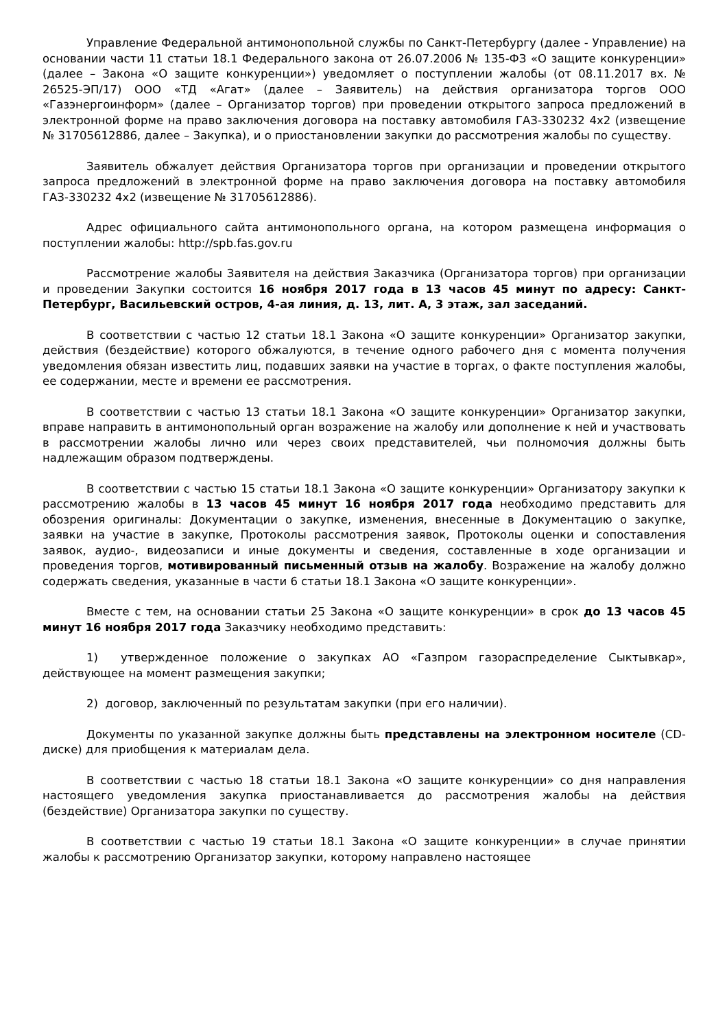Управление Федеральной антимонопольной службы по Санкт-Петербургу (далее - Управление) на основании части 11 статьи 18.1 Федерального закона от 26.07.2006 № 135-ФЗ «О защите конкуренции» (далее – Закона «О защите конкуренции») уведомляет о поступлении жалобы (от 08.11.2017 вх. № 26525-ЭП/17) ООО «ТД «Агат» (далее – Заявитель) на действия организатора торгов ООО «Газэнергоинформ» (далее – Организатор торгов) при проведении открытого запроса предложений в электронной форме на право заключения договора на поставку автомобиля ГАЗ-330232 4х2 (извещение № 31705612886, далее – Закупка), и о приостановлении закупки до рассмотрения жалобы по существу.
Заявитель обжалует действия Организатора торгов при организации и проведении открытого запроса предложений в электронной форме на право заключения договора на поставку автомобиля ГАЗ-330232 4х2 (извещение № 31705612886).
Адрес официального сайта антимонопольного органа, на котором размещена информация о поступлении жалобы: http://spb.fas.gov.ru
Рассмотрение жалобы Заявителя на действия Заказчика (Организатора торгов) при организации и проведении Закупки состоится 16 ноября 2017 года в 13 часов 45 минут по адресу: Санкт-Петербург, Васильевский остров, 4-ая линия, д. 13, лит. А, 3 этаж, зал заседаний.
В соответствии с частью 12 статьи 18.1 Закона «О защите конкуренции» Организатор закупки, действия (бездействие) которого обжалуются, в течение одного рабочего дня с момента получения уведомления обязан известить лиц, подавших заявки на участие в торгах, о факте поступления жалобы, ее содержании, месте и времени ее рассмотрения.
В соответствии с частью 13 статьи 18.1 Закона «О защите конкуренции» Организатор закупки, вправе направить в антимонопольный орган возражение на жалобу или дополнение к ней и участвовать в рассмотрении жалобы лично или через своих представителей, чьи полномочия должны быть надлежащим образом подтверждены.
В соответствии с частью 15 статьи 18.1 Закона «О защите конкуренции» Организатору закупки к рассмотрению жалобы в 13 часов 45 минут 16 ноября 2017 года необходимо представить для обозрения оригиналы: Документации о закупке, изменения, внесенные в Документацию о закупке, заявки на участие в закупке, Протоколы рассмотрения заявок, Протоколы оценки и сопоставления заявок, аудио-, видеозаписи и иные документы и сведения, составленные в ходе организации и проведения торгов, мотивированный письменный отзыв на жалобу. Возражение на жалобу должно содержать сведения, указанные в части 6 статьи 18.1 Закона «О защите конкуренции».
Вместе с тем, на основании статьи 25 Закона «О защите конкуренции» в срок до 13 часов 45 минут 16 ноября 2017 года Заказчику необходимо представить:
1) утвержденное положение о закупках АО «Газпром газораспределение Сыктывкар», действующее на момент размещения закупки;
2) договор, заключенный по результатам закупки (при его наличии).
Документы по указанной закупке должны быть представлены на электронном носителе (CD-диске) для приобщения к материалам дела.
В соответствии с частью 18 статьи 18.1 Закона «О защите конкуренции» со дня направления настоящего уведомления закупка приостанавливается до рассмотрения жалобы на действия (бездействие) Организатора закупки по существу.
В соответствии с частью 19 статьи 18.1 Закона «О защите конкуренции» в случае принятии жалобы к рассмотрению Организатор закупки, которому направлено настоящее